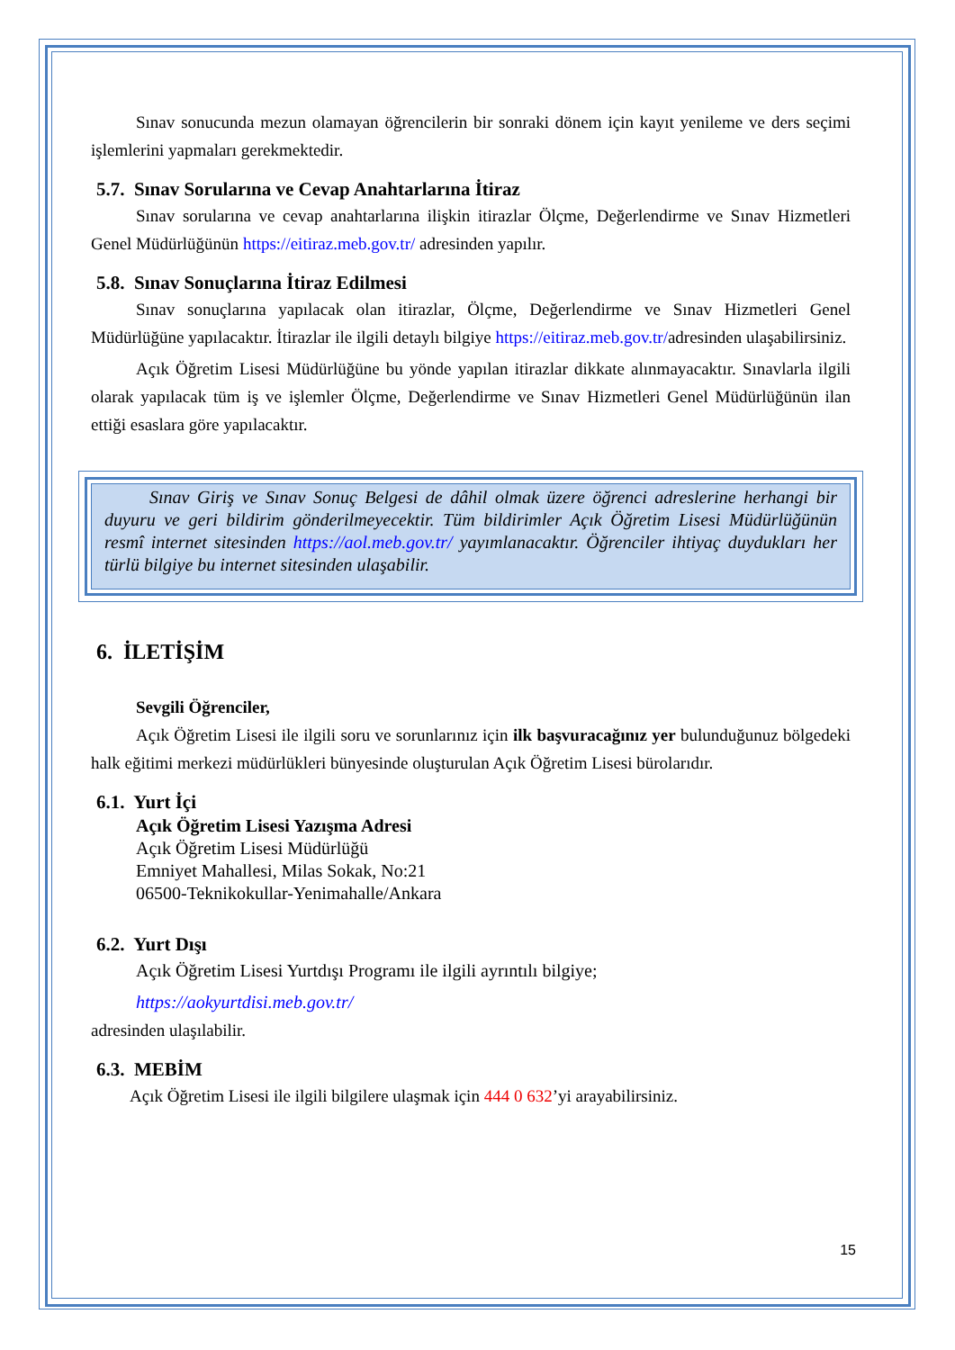Sınav sonucunda mezun olamayan öğrencilerin bir sonraki dönem için kayıt yenileme ve ders seçimi işlemlerini yapmaları gerekmektedir.
5.7. Sınav Sorularına ve Cevap Anahtarlarına İtiraz
Sınav sorularına ve cevap anahtarlarına ilişkin itirazlar Ölçme, Değerlendirme ve Sınav Hizmetleri Genel Müdürlüğünün https://eitiraz.meb.gov.tr/ adresinden yapılır.
5.8. Sınav Sonuçlarına İtiraz Edilmesi
Sınav sonuçlarına yapılacak olan itirazlar, Ölçme, Değerlendirme ve Sınav Hizmetleri Genel Müdürlüğüne yapılacaktır. İtirazlar ile ilgili detaylı bilgiye https://eitiraz.meb.gov.tr/adresinden ulaşabilirsiniz.
Açık Öğretim Lisesi Müdürlüğüne bu yönde yapılan itirazlar dikkate alınmayacaktır. Sınavlarla ilgili olarak yapılacak tüm iş ve işlemler Ölçme, Değerlendirme ve Sınav Hizmetleri Genel Müdürlüğünün ilan ettiği esaslara göre yapılacaktır.
Sınav Giriş ve Sınav Sonuç Belgesi de dâhil olmak üzere öğrenci adreslerine herhangi bir duyuru ve geri bildirim gönderilmeyecektir. Tüm bildirimler Açık Öğretim Lisesi Müdürlüğünün resmî internet sitesinden https://aol.meb.gov.tr/ yayımlanacaktır. Öğrenciler ihtiyaç duydukları her türlü bilgiye bu internet sitesinden ulaşabilir.
6. İLETİŞİM
Sevgili Öğrenciler,
Açık Öğretim Lisesi ile ilgili soru ve sorunlarınız için ilk başvuracağınız yer bulunduğunuz bölgedeki halk eğitimi merkezi müdürlükleri bünyesinde oluşturulan Açık Öğretim Lisesi bürolarıdır.
6.1. Yurt İçi
Açık Öğretim Lisesi Yazışma Adresi
Açık Öğretim Lisesi Müdürlüğü
Emniyet Mahallesi, Milas Sokak, No:21
06500-Teknikokullar-Yenimahalle/Ankara
6.2. Yurt Dışı
Açık Öğretim Lisesi Yurtdışı Programı ile ilgili ayrıntılı bilgiye;
https://aokyurtdisi.meb.gov.tr/
adresinden ulaşılabilir.
6.3. MEBİM
Açık Öğretim Lisesi ile ilgili bilgilere ulaşmak için 444 0 632’yi arayabilirsiniz.
15